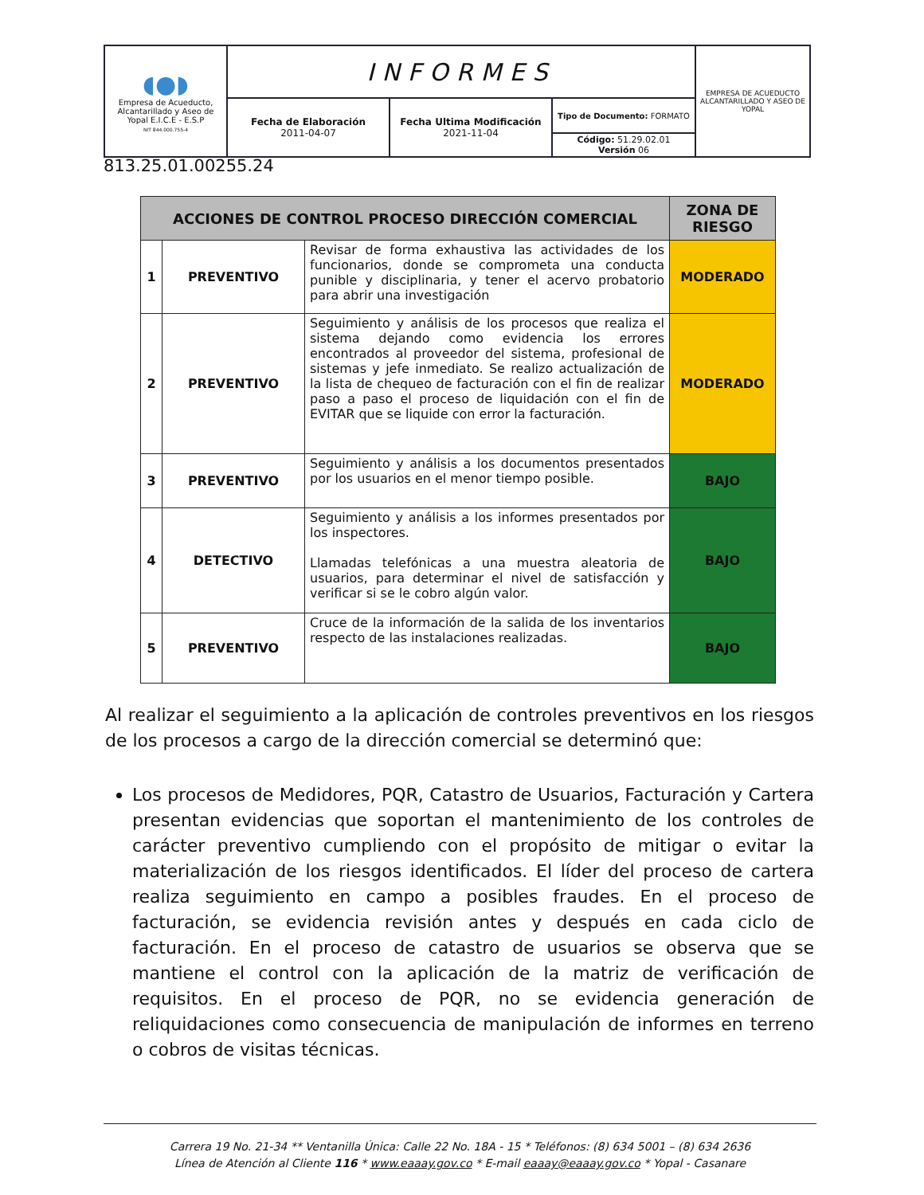| ◖●◗ Empresa de Acueducto, Alcantarillado y Aseo de Yopal E.I.C.E - E.S.P NIT 844.000.755-4 | INFORMES | | | EMPRESA DE ACUEDUCTO ALCANTARILLADO Y ASEO DE YOPAL |
| | Fecha de Elaboración 2011-04-07 | Fecha Ultima Modificación 2021-11-04 | Tipo de Documento: FORMATO | |
| | | | Código: 51.29.02.01 Versión 06 | |
813.25.01.00255.24
| ACCIONES DE CONTROL PROCESO DIRECCIÓN COMERCIAL | | | ZONA DE RIESGO |
| --- | --- | --- | --- |
| 1 | PREVENTIVO | Revisar de forma exhaustiva las actividades de los funcionarios, donde se comprometa una conducta punible y disciplinaria, y tener el acervo probatorio para abrir una investigación | MODERADO |
| 2 | PREVENTIVO | Seguimiento y análisis de los procesos que realiza el sistema dejando como evidencia los errores encontrados al proveedor del sistema, profesional de sistemas y jefe inmediato. Se realizo actualización de la lista de chequeo de facturación con el fin de realizar paso a paso el proceso de liquidación con el fin de EVITAR que se liquide con error la facturación. | MODERADO |
| 3 | PREVENTIVO | Seguimiento y análisis a los documentos presentados por los usuarios en el menor tiempo posible. | BAJO |
| 4 | DETECTIVO | Seguimiento y análisis a los informes presentados por los inspectores. Llamadas telefónicas a una muestra aleatoria de usuarios, para determinar el nivel de satisfacción y verificar si se le cobro algún valor. | BAJO |
| 5 | PREVENTIVO | Cruce de la información de la salida de los inventarios respecto de las instalaciones realizadas. | BAJO |
Al realizar el seguimiento a la aplicación de controles preventivos en los riesgos de los procesos a cargo de la dirección comercial se determinó que:
Los procesos de Medidores, PQR, Catastro de Usuarios, Facturación y Cartera presentan evidencias que soportan el mantenimiento de los controles de carácter preventivo cumpliendo con el propósito de mitigar o evitar la materialización de los riesgos identificados. El líder del proceso de cartera realiza seguimiento en campo a posibles fraudes. En el proceso de facturación, se evidencia revisión antes y después en cada ciclo de facturación. En el proceso de catastro de usuarios se observa que se mantiene el control con la aplicación de la matriz de verificación de requisitos. En el proceso de PQR, no se evidencia generación de reliquidaciones como consecuencia de manipulación de informes en terreno o cobros de visitas técnicas.
Carrera 19 No. 21-34 ** Ventanilla Única: Calle 22 No. 18A - 15 * Teléfonos: (8) 634 5001 – (8) 634 2636
Línea de Atención al Cliente 116 * www.eaaay.gov.co * E-mail eaaay@eaaay.gov.co * Yopal - Casanare